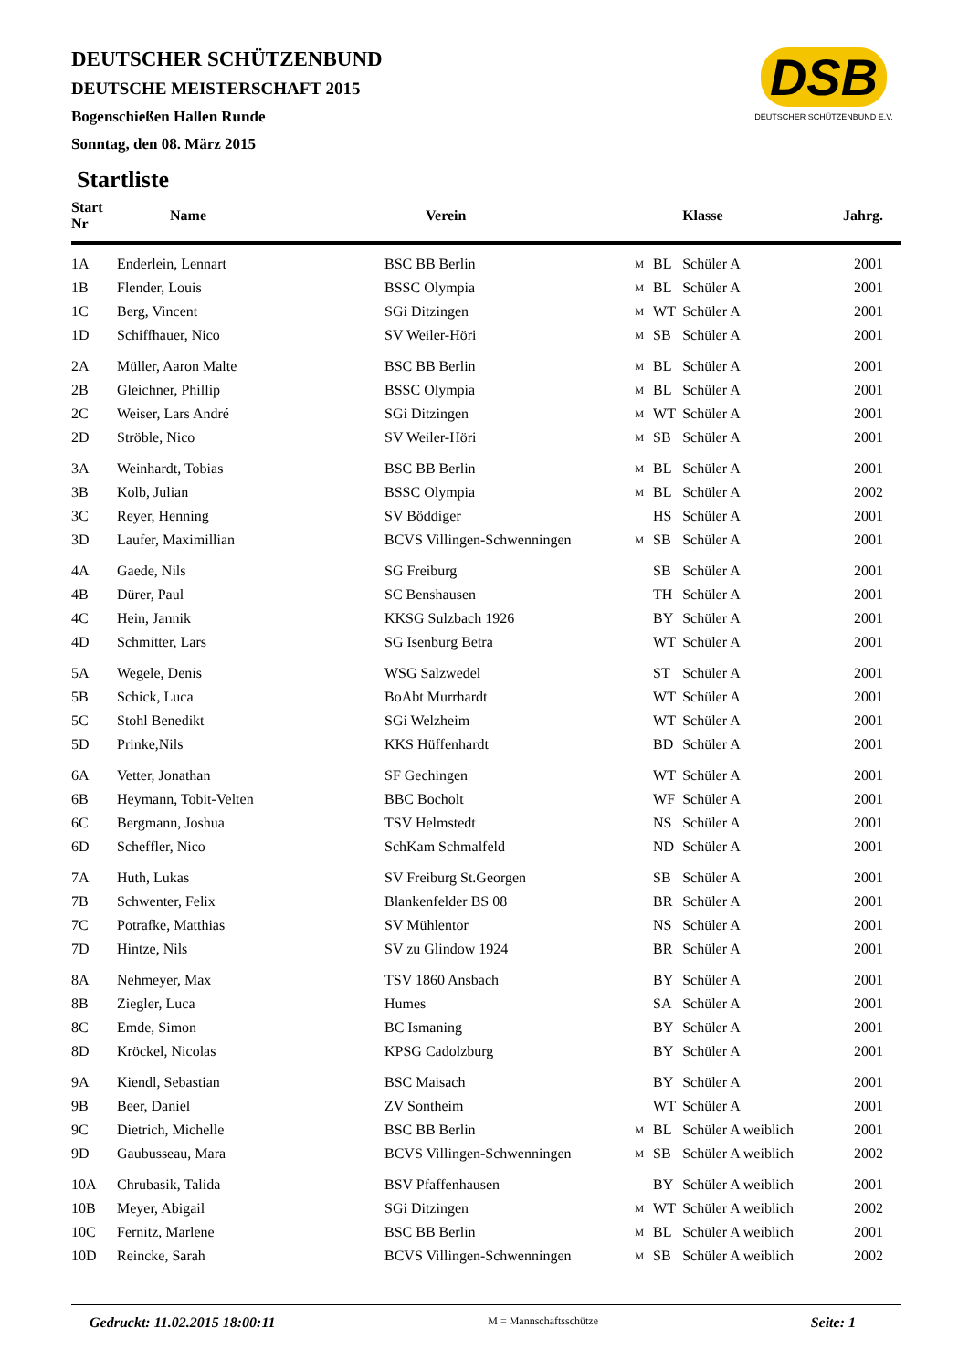DSB
DEUTSCHER SCHÜTZENBUND E.V.
DEUTSCHER SCHÜTZENBUND
DEUTSCHE MEISTERSCHAFT 2015
Bogenschießen Hallen Runde
Sonntag, den 08. März 2015
Startliste
| Start Nr | Name | Verein | | | Klasse | Jahrg. |
| --- | --- | --- | --- | --- | --- | --- |
| 1A | Enderlein, Lennart | BSC BB Berlin | M | BL | Schüler A | 2001 |
| 1B | Flender, Louis | BSSC Olympia | M | BL | Schüler A | 2001 |
| 1C | Berg, Vincent | SGi Ditzingen | M | WT | Schüler A | 2001 |
| 1D | Schiffhauer, Nico | SV Weiler-Höri | M | SB | Schüler A | 2001 |
| 2A | Müller, Aaron Malte | BSC BB Berlin | M | BL | Schüler A | 2001 |
| 2B | Gleichner, Phillip | BSSC Olympia | M | BL | Schüler A | 2001 |
| 2C | Weiser, Lars André | SGi Ditzingen | M | WT | Schüler A | 2001 |
| 2D | Ströble, Nico | SV Weiler-Höri | M | SB | Schüler A | 2001 |
| 3A | Weinhardt, Tobias | BSC BB Berlin | M | BL | Schüler A | 2001 |
| 3B | Kolb, Julian | BSSC Olympia | M | BL | Schüler A | 2002 |
| 3C | Reyer, Henning | SV Böddiger | | HS | Schüler A | 2001 |
| 3D | Laufer, Maximillian | BCVS Villingen-Schwenningen | M | SB | Schüler A | 2001 |
| 4A | Gaede, Nils | SG Freiburg | | SB | Schüler A | 2001 |
| 4B | Dürer, Paul | SC Benshausen | | TH | Schüler A | 2001 |
| 4C | Hein, Jannik | KKSG Sulzbach 1926 | | BY | Schüler A | 2001 |
| 4D | Schmitter, Lars | SG Isenburg Betra | | WT | Schüler A | 2001 |
| 5A | Wegele, Denis | WSG Salzwedel | | ST | Schüler A | 2001 |
| 5B | Schick, Luca | BoAbt Murrhardt | | WT | Schüler A | 2001 |
| 5C | Stohl Benedikt | SGi Welzheim | | WT | Schüler A | 2001 |
| 5D | Prinke,Nils | KKS Hüffenhardt | | BD | Schüler A | 2001 |
| 6A | Vetter, Jonathan | SF Gechingen | | WT | Schüler A | 2001 |
| 6B | Heymann, Tobit-Velten | BBC Bocholt | | WF | Schüler A | 2001 |
| 6C | Bergmann, Joshua | TSV Helmstedt | | NS | Schüler A | 2001 |
| 6D | Scheffler, Nico | SchKam Schmalfeld | | ND | Schüler A | 2001 |
| 7A | Huth, Lukas | SV Freiburg St.Georgen | | SB | Schüler A | 2001 |
| 7B | Schwenter, Felix | Blankenfelder BS 08 | | BR | Schüler A | 2001 |
| 7C | Potrafke, Matthias | SV Mühlentor | | NS | Schüler A | 2001 |
| 7D | Hintze, Nils | SV zu Glindow 1924 | | BR | Schüler A | 2001 |
| 8A | Nehmeyer, Max | TSV 1860 Ansbach | | BY | Schüler A | 2001 |
| 8B | Ziegler, Luca | Humes | | SA | Schüler A | 2001 |
| 8C | Emde, Simon | BC Ismaning | | BY | Schüler A | 2001 |
| 8D | Kröckel, Nicolas | KPSG Cadolzburg | | BY | Schüler A | 2001 |
| 9A | Kiendl, Sebastian | BSC Maisach | | BY | Schüler A | 2001 |
| 9B | Beer, Daniel | ZV Sontheim | | WT | Schüler A | 2001 |
| 9C | Dietrich, Michelle | BSC BB Berlin | M | BL | Schüler A weiblich | 2001 |
| 9D | Gaubusseau, Mara | BCVS Villingen-Schwenningen | M | SB | Schüler A weiblich | 2002 |
| 10A | Chrubasik, Talida | BSV Pfaffenhausen | | BY | Schüler A weiblich | 2001 |
| 10B | Meyer, Abigail | SGi Ditzingen | M | WT | Schüler A weiblich | 2002 |
| 10C | Fernitz, Marlene | BSC BB Berlin | M | BL | Schüler A weiblich | 2001 |
| 10D | Reincke, Sarah | BCVS Villingen-Schwenningen | M | SB | Schüler A weiblich | 2002 |
Gedruckt: 11.02.2015 18:00:11 M = Mannschaftsschütze Seite: 1